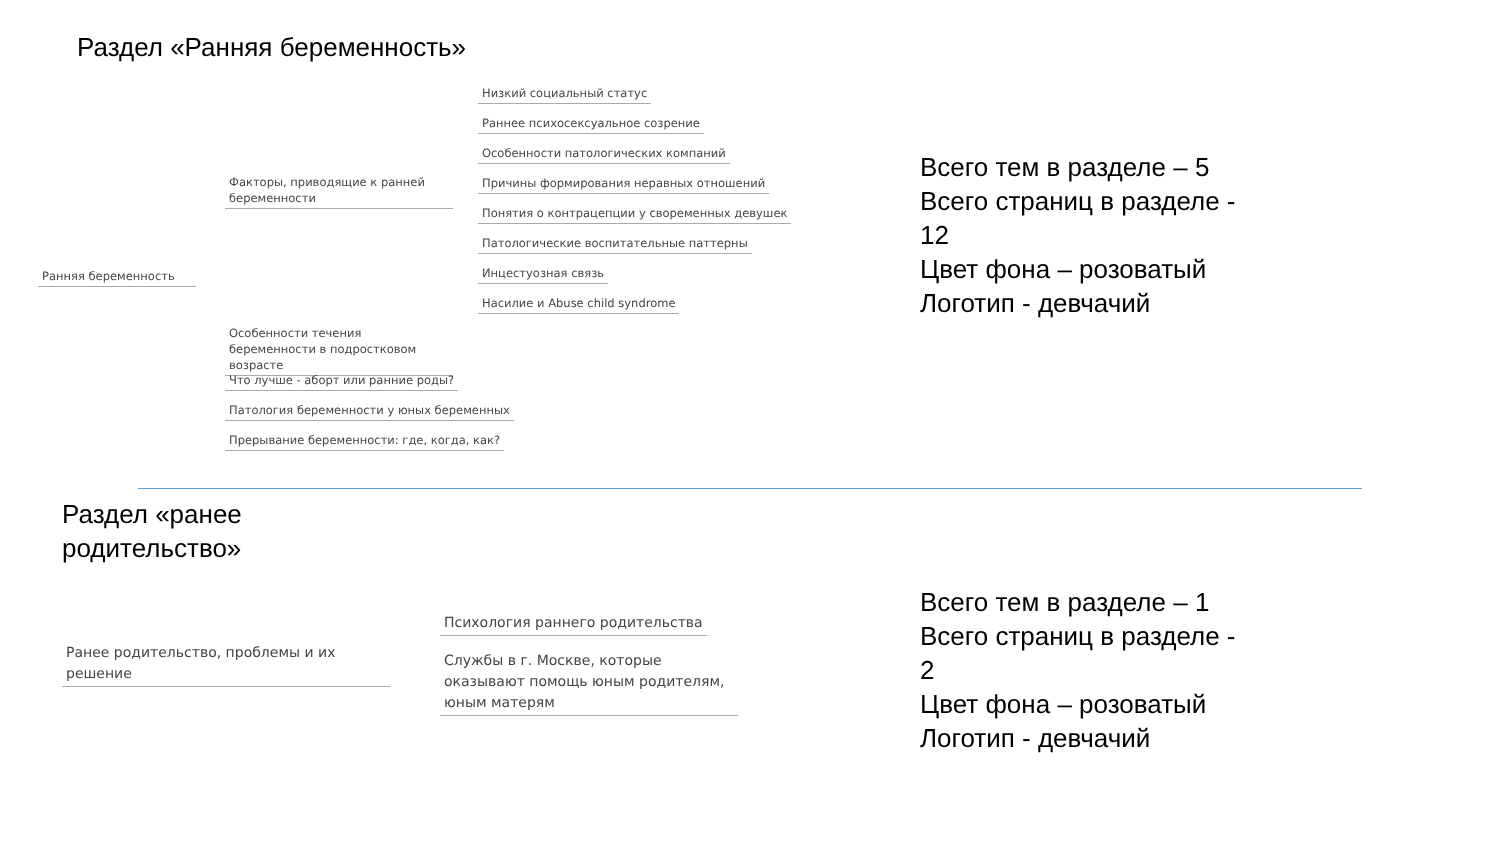Раздел «Ранняя беременность»
Ранняя беременность
Факторы, приводящие к ранней беременности
Низкий социальный статус
Раннее психосексуальное созрение
Особенности патологических компаний
Причины формирования неравных отношений
Понятия о контрацепции у своременных девушек
Патологические воспитательные паттерны
Инцестуозная связь
Насилие и Abuse child syndrome
Особенности течения беременности в подростковом возрасте
Что лучше - аборт или ранние роды?
Патология беременности у юных беременных
Прерывание беременности: где, когда, как?
Всего тем в разделе – 5
Всего страниц в разделе - 12
Цвет фона – розоватый
Логотип - девчачий
Раздел «ранее
родительство»
Ранее родительство, проблемы и их решение
Психология раннего родительства
Службы в г. Москве, которые оказывают помощь юным родителям, юным матерям
Всего тем в разделе – 1
Всего страниц в разделе - 2
Цвет фона – розоватый
Логотип - девчачий